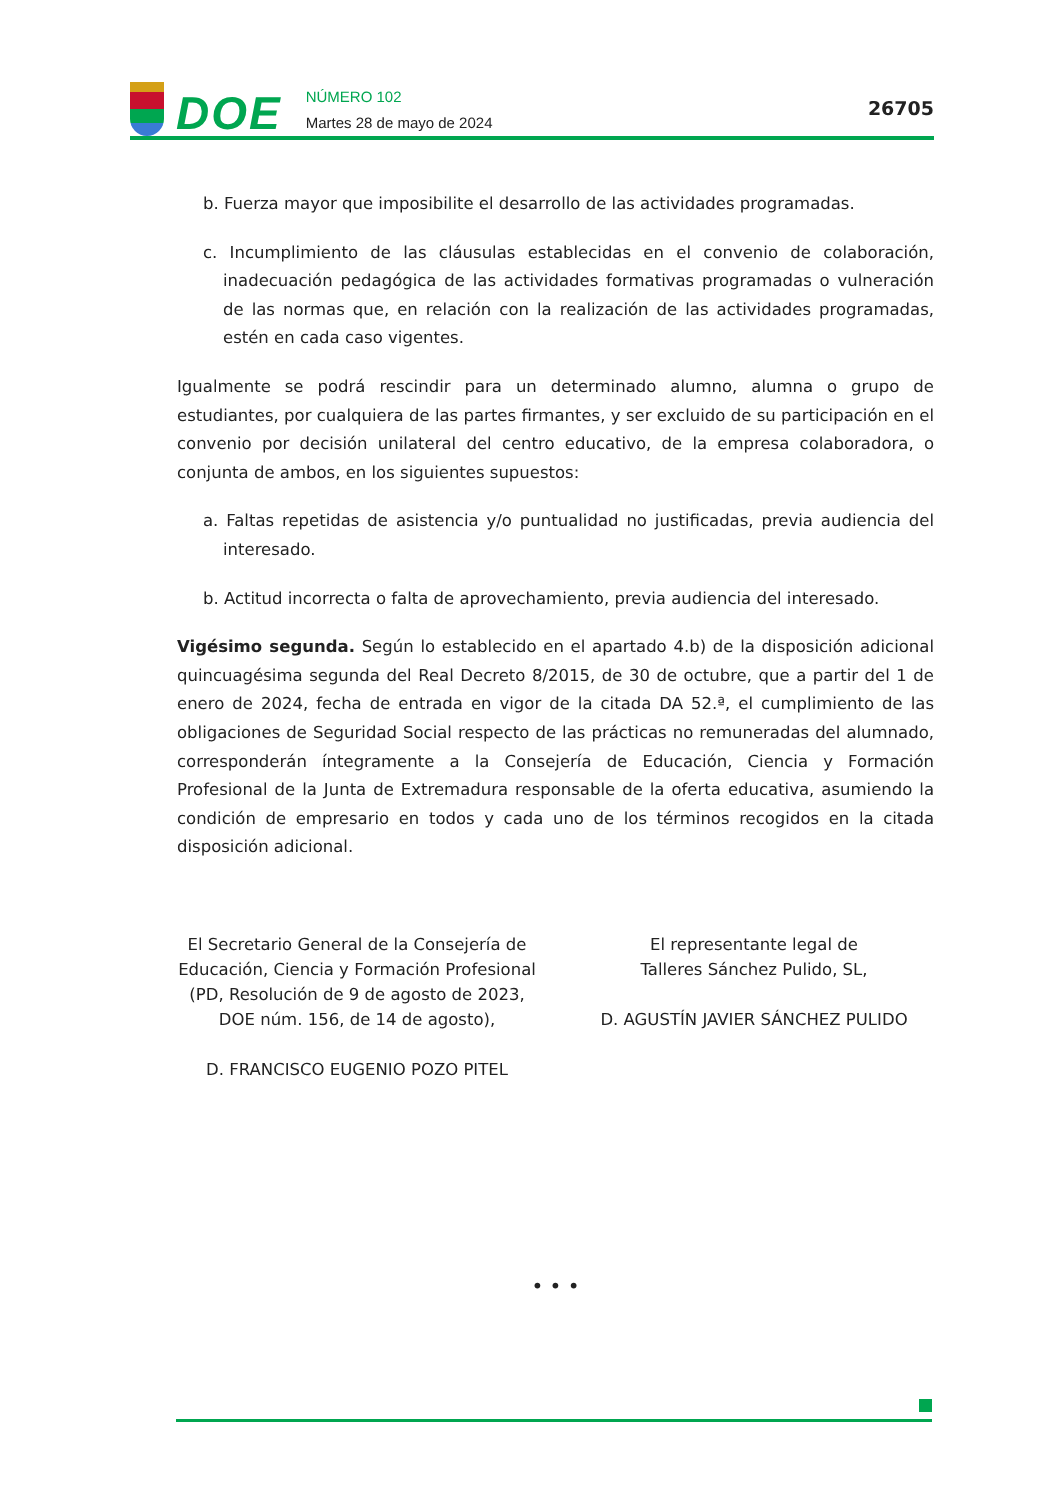DOE
NÚMERO 102
Martes 28 de mayo de 2024
26705
b. Fuerza mayor que imposibilite el desarrollo de las actividades programadas.
c. Incumplimiento de las cláusulas establecidas en el convenio de colaboración, inadecuación pedagógica de las actividades formativas programadas o vulneración de las normas que, en relación con la realización de las actividades programadas, estén en cada caso vigentes.
Igualmente se podrá rescindir para un determinado alumno, alumna o grupo de estudiantes, por cualquiera de las partes firmantes, y ser excluido de su participación en el convenio por decisión unilateral del centro educativo, de la empresa colaboradora, o conjunta de ambos, en los siguientes supuestos:
a. Faltas repetidas de asistencia y/o puntualidad no justificadas, previa audiencia del interesado.
b. Actitud incorrecta o falta de aprovechamiento, previa audiencia del interesado.
Vigésimo segunda. Según lo establecido en el apartado 4.b) de la disposición adicional quincuagésima segunda del Real Decreto 8/2015, de 30 de octubre, que a partir del 1 de enero de 2024, fecha de entrada en vigor de la citada DA 52.ª, el cumplimiento de las obligaciones de Seguridad Social respecto de las prácticas no remuneradas del alumnado, corresponderán íntegramente a la Consejería de Educación, Ciencia y Formación Profesional de la Junta de Extremadura responsable de la oferta educativa, asumiendo la condición de empresario en todos y cada uno de los términos recogidos en la citada disposición adicional.
El Secretario General de la Consejería de Educación, Ciencia y Formación Profesional (PD, Resolución de 9 de agosto de 2023, DOE núm. 156, de 14 de agosto),
D. FRANCISCO EUGENIO POZO PITEL
El representante legal de
Talleres Sánchez Pulido, SL,
D. AGUSTÍN JAVIER SÁNCHEZ PULIDO
• • •